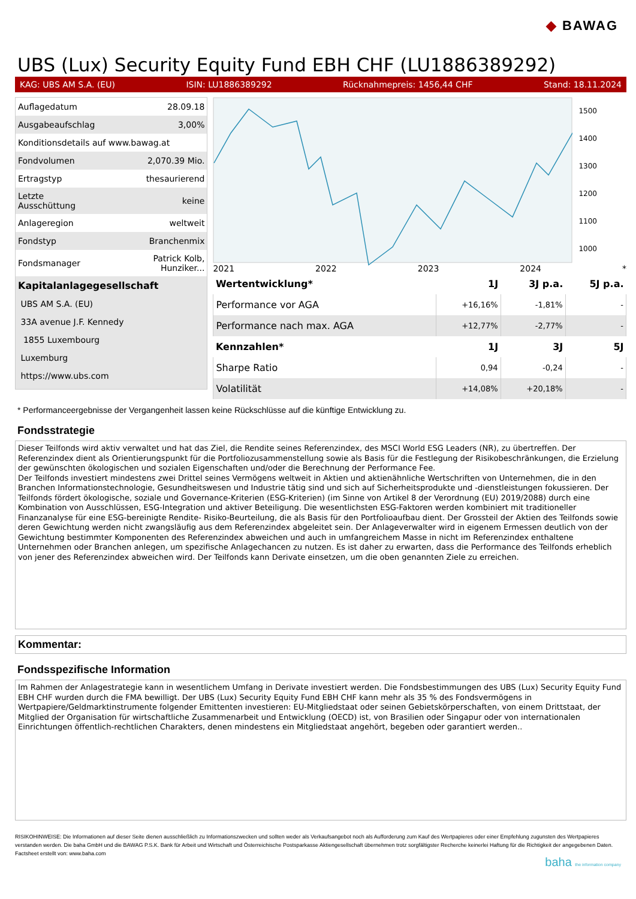◆ BAWAG
UBS (Lux) Security Equity Fund EBH CHF (LU1886389292)
KAG: UBS AM S.A. (EU) ISIN: LU1886389292 Rücknahmepreis: 1456,44 CHF Stand: 18.11.2024
| Auflagedatum | 28.09.18 |
| Ausgabeaufschlag | 3,00% |
| Konditionsdetails auf www.bawag.at | |
| Fondvolumen | 2,070.39 Mio. |
| Ertragstyp | thesaurierend |
| Letzte Ausschüttung | keine |
| Anlageregion | weltweit |
| Fondstyp | Branchenmix |
| Fondsmanager | Patrick Kolb, Hunziker... |
| Kapitalanlagegesellschaft | |
| UBS AM S.A. (EU) | |
| 33A avenue J.F. Kennedy | |
| 1855 Luxembourg | |
| Luxemburg | |
| https://www.ubs.com | |
1500
1400
1300
1200
1100
1000
2021 2022 2023 2024 *
| Wertentwicklung* | 1J | 3J p.a. | 5J p.a. |
| --- | --- | --- | --- |
| Performance vor AGA | +16,16% | -1,81% | - |
| Performance nach max. AGA | +12,77% | -2,77% | - |
| Kennzahlen* | 1J | 3J | 5J |
| Sharpe Ratio | 0,94 | -0,24 | - |
| Volatilität | +14,08% | +20,18% | - |
* Performanceergebnisse der Vergangenheit lassen keine Rückschlüsse auf die künftige Entwicklung zu.
Fondsstrategie
Dieser Teilfonds wird aktiv verwaltet und hat das Ziel, die Rendite seines Referenzindex, des MSCI World ESG Leaders (NR), zu übertreffen. Der Referenzindex dient als Orientierungspunkt für die Portfoliozusammenstellung sowie als Basis für die Festlegung der Risikobeschränkungen, die Erzielung der gewünschten ökologischen und sozialen Eigenschaften und/oder die Berechnung der Performance Fee.
Der Teilfonds investiert mindestens zwei Drittel seines Vermögens weltweit in Aktien und aktienähnliche Wertschriften von Unternehmen, die in den Branchen Informationstechnologie, Gesundheitswesen und Industrie tätig sind und sich auf Sicherheitsprodukte und -dienstleistungen fokussieren. Der Teilfonds fördert ökologische, soziale und Governance-Kriterien (ESG-Kriterien) (im Sinne von Artikel 8 der Verordnung (EU) 2019/2088) durch eine Kombination von Ausschlüssen, ESG-Integration und aktiver Beteiligung. Die wesentlichsten ESG-Faktoren werden kombiniert mit traditioneller Finanzanalyse für eine ESG-bereinigte Rendite- Risiko-Beurteilung, die als Basis für den Portfolioaufbau dient. Der Grossteil der Aktien des Teilfonds sowie deren Gewichtung werden nicht zwangsläufig aus dem Referenzindex abgeleitet sein. Der Anlageverwalter wird in eigenem Ermessen deutlich von der Gewichtung bestimmter Komponenten des Referenzindex abweichen und auch in umfangreichem Masse in nicht im Referenzindex enthaltene Unternehmen oder Branchen anlegen, um spezifische Anlagechancen zu nutzen. Es ist daher zu erwarten, dass die Performance des Teilfonds erheblich von jener des Referenzindex abweichen wird. Der Teilfonds kann Derivate einsetzen, um die oben genannten Ziele zu erreichen.
Kommentar:
Fondsspezifische Information
Im Rahmen der Anlagestrategie kann in wesentlichem Umfang in Derivate investiert werden. Die Fondsbestimmungen des UBS (Lux) Security Equity Fund EBH CHF wurden durch die FMA bewilligt. Der UBS (Lux) Security Equity Fund EBH CHF kann mehr als 35 % des Fondsvermögens in Wertpapiere/Geldmarktinstrumente folgender Emittenten investieren: EU-Mitgliedstaat oder seinen Gebietskörperschaften, von einem Drittstaat, der Mitglied der Organisation für wirtschaftliche Zusammenarbeit und Entwicklung (OECD) ist, von Brasilien oder Singapur oder von internationalen Einrichtungen öffentlich-rechtlichen Charakters, denen mindestens ein Mitgliedstaat angehört, begeben oder garantiert werden..
RISIKOHINWEISE: Die Informationen auf dieser Seite dienen ausschließlich zu Informationszwecken und sollten weder als Verkaufsangebot noch als Aufforderung zum Kauf des Wertpapieres oder einer Empfehlung zugunsten des Wertpapieres verstanden werden. Die baha GmbH und die BAWAG P.S.K. Bank für Arbeit und Wirtschaft und Österreichische Postsparkasse Aktiengesellschaft übernehmen trotz sorgfältigster Recherche keinerlei Haftung für die Richtigkeit der angegebenen Daten.
Factsheet erstellt von: www.baha.com
baha the information company